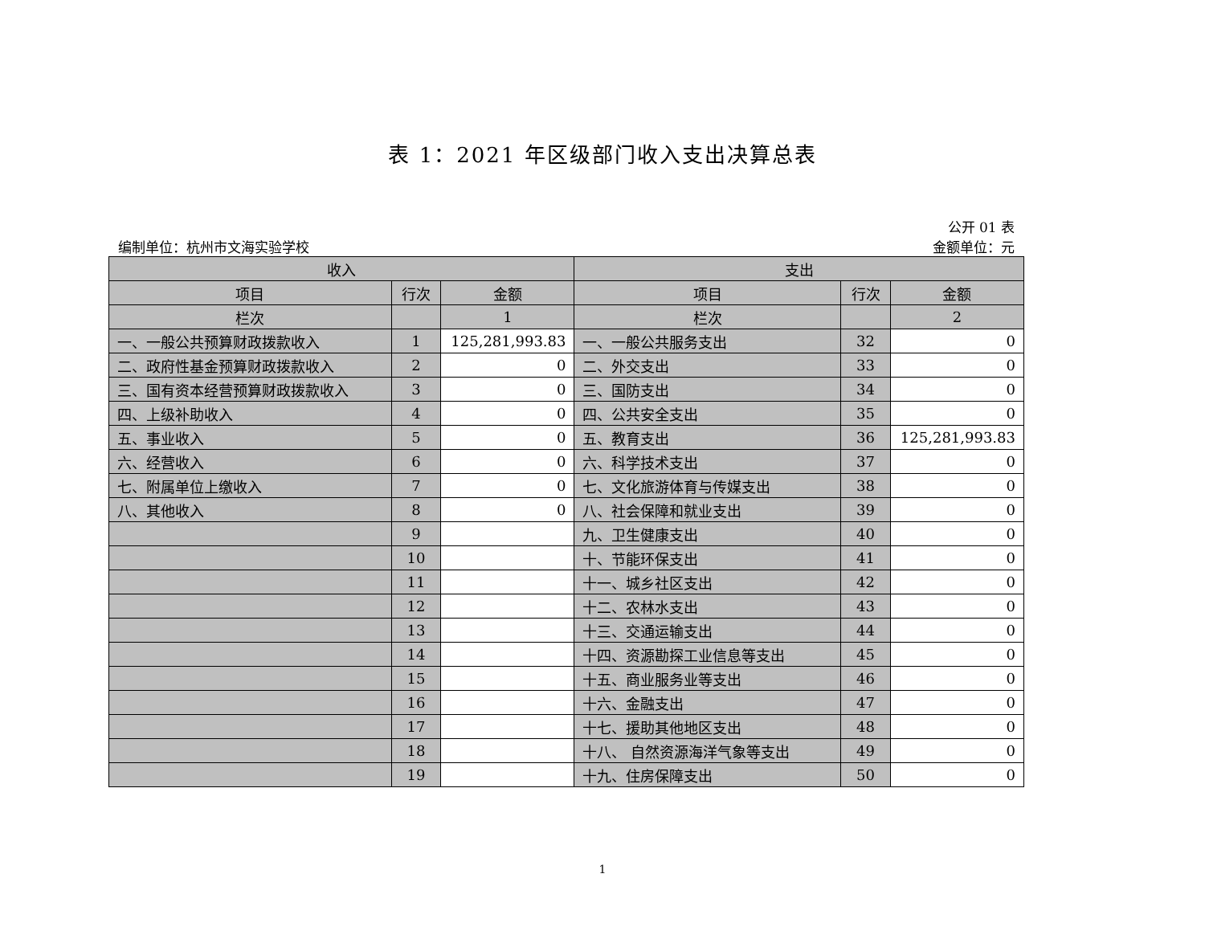表 1：2021 年区级部门收入支出决算总表
编制单位：杭州市文海实验学校
公开 01 表
金额单位：元
| 收入 | | | 支出 | | |
| --- | --- | --- | --- | --- | --- |
| 项目 | 行次 | 金额 | 项目 | 行次 | 金额 |
| 栏次 | | 1 | 栏次 | | 2 |
| 一、一般公共预算财政拨款收入 | 1 | 125,281,993.83 | 一、一般公共服务支出 | 32 | 0 |
| 二、政府性基金预算财政拨款收入 | 2 | 0 | 二、外交支出 | 33 | 0 |
| 三、国有资本经营预算财政拨款收入 | 3 | 0 | 三、国防支出 | 34 | 0 |
| 四、上级补助收入 | 4 | 0 | 四、公共安全支出 | 35 | 0 |
| 五、事业收入 | 5 | 0 | 五、教育支出 | 36 | 125,281,993.83 |
| 六、经营收入 | 6 | 0 | 六、科学技术支出 | 37 | 0 |
| 七、附属单位上缴收入 | 7 | 0 | 七、文化旅游体育与传媒支出 | 38 | 0 |
| 八、其他收入 | 8 | 0 | 八、社会保障和就业支出 | 39 | 0 |
| | 9 | | 九、卫生健康支出 | 40 | 0 |
| | 10 | | 十、节能环保支出 | 41 | 0 |
| | 11 | | 十一、城乡社区支出 | 42 | 0 |
| | 12 | | 十二、农林水支出 | 43 | 0 |
| | 13 | | 十三、交通运输支出 | 44 | 0 |
| | 14 | | 十四、资源勘探工业信息等支出 | 45 | 0 |
| | 15 | | 十五、商业服务业等支出 | 46 | 0 |
| | 16 | | 十六、金融支出 | 47 | 0 |
| | 17 | | 十七、援助其他地区支出 | 48 | 0 |
| | 18 | | 十八、 自然资源海洋气象等支出 | 49 | 0 |
| | 19 | | 十九、住房保障支出 | 50 | 0 |
1